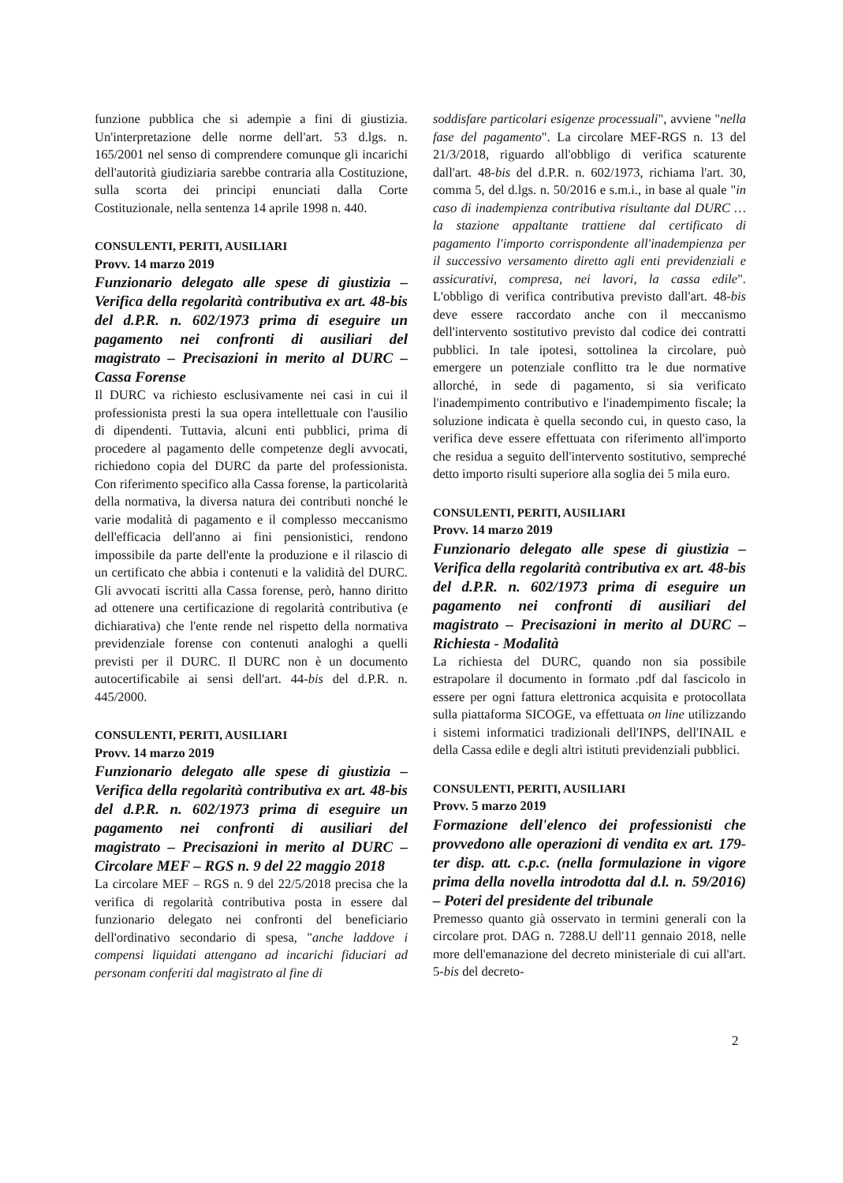funzione pubblica che si adempie a fini di giustizia. Un'interpretazione delle norme dell'art. 53 d.lgs. n. 165/2001 nel senso di comprendere comunque gli incarichi dell'autorità giudiziaria sarebbe contraria alla Costituzione, sulla scorta dei principi enunciati dalla Corte Costituzionale, nella sentenza 14 aprile 1998 n. 440.
CONSULENTI, PERITI, AUSILIARI
Provv. 14 marzo 2019
Funzionario delegato alle spese di giustizia – Verifica della regolarità contributiva ex art. 48-bis del d.P.R. n. 602/1973 prima di eseguire un pagamento nei confronti di ausiliari del magistrato – Precisazioni in merito al DURC – Cassa Forense
Il DURC va richiesto esclusivamente nei casi in cui il professionista presti la sua opera intellettuale con l'ausilio di dipendenti. Tuttavia, alcuni enti pubblici, prima di procedere al pagamento delle competenze degli avvocati, richiedono copia del DURC da parte del professionista. Con riferimento specifico alla Cassa forense, la particolarità della normativa, la diversa natura dei contributi nonché le varie modalità di pagamento e il complesso meccanismo dell'efficacia dell'anno ai fini pensionistici, rendono impossibile da parte dell'ente la produzione e il rilascio di un certificato che abbia i contenuti e la validità del DURC. Gli avvocati iscritti alla Cassa forense, però, hanno diritto ad ottenere una certificazione di regolarità contributiva (e dichiarativa) che l'ente rende nel rispetto della normativa previdenziale forense con contenuti analoghi a quelli previsti per il DURC. Il DURC non è un documento autocertificabile ai sensi dell'art. 44-bis del d.P.R. n. 445/2000.
CONSULENTI, PERITI, AUSILIARI
Provv. 14 marzo 2019
Funzionario delegato alle spese di giustizia – Verifica della regolarità contributiva ex art. 48-bis del d.P.R. n. 602/1973 prima di eseguire un pagamento nei confronti di ausiliari del magistrato – Precisazioni in merito al DURC – Circolare MEF – RGS n. 9 del 22 maggio 2018
La circolare MEF – RGS n. 9 del 22/5/2018 precisa che la verifica di regolarità contributiva posta in essere dal funzionario delegato nei confronti del beneficiario dell'ordinativo secondario di spesa, "anche laddove i compensi liquidati attengano ad incarichi fiduciari ad personam conferiti dal magistrato al fine di
soddisfare particolari esigenze processuali", avviene "nella fase del pagamento". La circolare MEF-RGS n. 13 del 21/3/2018, riguardo all'obbligo di verifica scaturente dall'art. 48-bis del d.P.R. n. 602/1973, richiama l'art. 30, comma 5, del d.lgs. n. 50/2016 e s.m.i., in base al quale "in caso di inadempienza contributiva risultante dal DURC … la stazione appaltante trattiene dal certificato di pagamento l'importo corrispondente all'inadempienza per il successivo versamento diretto agli enti previdenziali e assicurativi, compresa, nei lavori, la cassa edile". L'obbligo di verifica contributiva previsto dall'art. 48-bis deve essere raccordato anche con il meccanismo dell'intervento sostitutivo previsto dal codice dei contratti pubblici. In tale ipotesi, sottolinea la circolare, può emergere un potenziale conflitto tra le due normative allorché, in sede di pagamento, si sia verificato l'inadempimento contributivo e l'inadempimento fiscale; la soluzione indicata è quella secondo cui, in questo caso, la verifica deve essere effettuata con riferimento all'importo che residua a seguito dell'intervento sostitutivo, sempreché detto importo risulti superiore alla soglia dei 5 mila euro.
CONSULENTI, PERITI, AUSILIARI
Provv. 14 marzo 2019
Funzionario delegato alle spese di giustizia – Verifica della regolarità contributiva ex art. 48-bis del d.P.R. n. 602/1973 prima di eseguire un pagamento nei confronti di ausiliari del magistrato – Precisazioni in merito al DURC – Richiesta - Modalità
La richiesta del DURC, quando non sia possibile estrapolare il documento in formato .pdf dal fascicolo in essere per ogni fattura elettronica acquisita e protocollata sulla piattaforma SICOGE, va effettuata on line utilizzando i sistemi informatici tradizionali dell'INPS, dell'INAIL e della Cassa edile e degli altri istituti previdenziali pubblici.
CONSULENTI, PERITI, AUSILIARI
Provv. 5 marzo 2019
Formazione dell'elenco dei professionisti che provvedono alle operazioni di vendita ex art. 179-ter disp. att. c.p.c. (nella formulazione in vigore prima della novella introdotta dal d.l. n. 59/2016) – Poteri del presidente del tribunale
Premesso quanto già osservato in termini generali con la circolare prot. DAG n. 7288.U dell'11 gennaio 2018, nelle more dell'emanazione del decreto ministeriale di cui all'art. 5-bis del decreto-
2